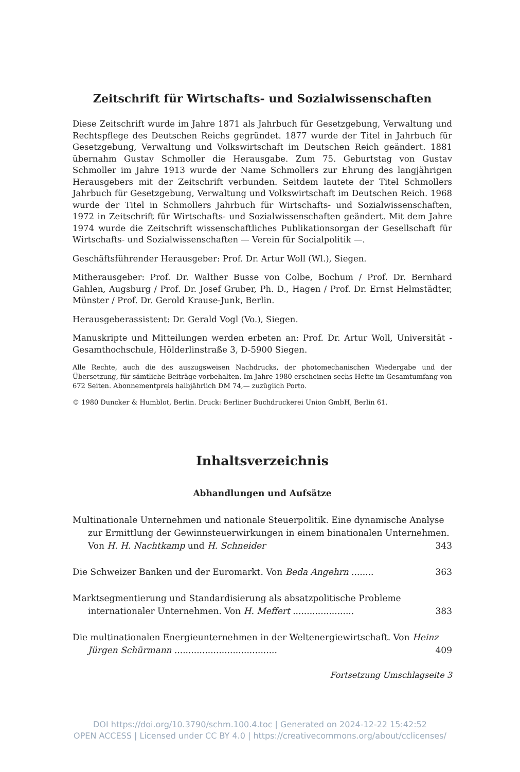Zeitschrift für Wirtschafts- und Sozialwissenschaften
Diese Zeitschrift wurde im Jahre 1871 als Jahrbuch für Gesetzgebung, Verwaltung und Rechtspflege des Deutschen Reichs gegründet. 1877 wurde der Titel in Jahrbuch für Gesetzgebung, Verwaltung und Volkswirtschaft im Deutschen Reich geändert. 1881 übernahm Gustav Schmoller die Herausgabe. Zum 75. Geburtstag von Gustav Schmoller im Jahre 1913 wurde der Name Schmollers zur Ehrung des langjährigen Herausgebers mit der Zeitschrift verbunden. Seitdem lautete der Titel Schmollers Jahrbuch für Gesetzgebung, Verwaltung und Volkswirtschaft im Deutschen Reich. 1968 wurde der Titel in Schmollers Jahrbuch für Wirtschafts- und Sozialwissenschaften, 1972 in Zeitschrift für Wirtschafts- und Sozialwissenschaften geändert. Mit dem Jahre 1974 wurde die Zeitschrift wissenschaftliches Publikationsorgan der Gesellschaft für Wirtschafts- und Sozialwissenschaften — Verein für Socialpolitik —.
Geschäftsführender Herausgeber: Prof. Dr. Artur Woll (Wl.), Siegen.
Mitherausgeber: Prof. Dr. Walther Busse von Colbe, Bochum / Prof. Dr. Bernhard Gahlen, Augsburg / Prof. Dr. Josef Gruber, Ph. D., Hagen / Prof. Dr. Ernst Helmstädter, Münster / Prof. Dr. Gerold Krause-Junk, Berlin.
Herausgeberassistent: Dr. Gerald Vogl (Vo.), Siegen.
Manuskripte und Mitteilungen werden erbeten an: Prof. Dr. Artur Woll, Universität - Gesamthochschule, Hölderlinstraße 3, D-5900 Siegen.
Alle Rechte, auch die des auszugsweisen Nachdrucks, der photomechanischen Wiedergabe und der Übersetzung, für sämtliche Beiträge vorbehalten. Im Jahre 1980 erscheinen sechs Hefte im Gesamtumfang von 672 Seiten. Abonnementpreis halbjährlich DM 74,— zuzüglich Porto.
© 1980 Duncker & Humblot, Berlin. Druck: Berliner Buchdruckerei Union GmbH, Berlin 61.
Inhaltsverzeichnis
Abhandlungen und Aufsätze
Multinationale Unternehmen und nationale Steuerpolitik. Eine dynamische Analyse zur Ermittlung der Gewinnsteuerwirkungen in einem binationalen Unternehmen. Von H. H. Nachtkamp und H. Schneider 343
Die Schweizer Banken und der Euromarkt. Von Beda Angehrn ........ 363
Marktsegmentierung und Standardisierung als absatzpolitische Probleme internationaler Unternehmen. Von H. Meffert ...................... 383
Die multinationalen Energieunternehmen in der Weltenergiewirtschaft. Von Heinz Jürgen Schürmann ..................................... 409
Fortsetzung Umschlagseite 3
DOI https://doi.org/10.3790/schm.100.4.toc | Generated on 2024-12-22 15:42:52
OPEN ACCESS | Licensed under CC BY 4.0 | https://creativecommons.org/about/cclicenses/